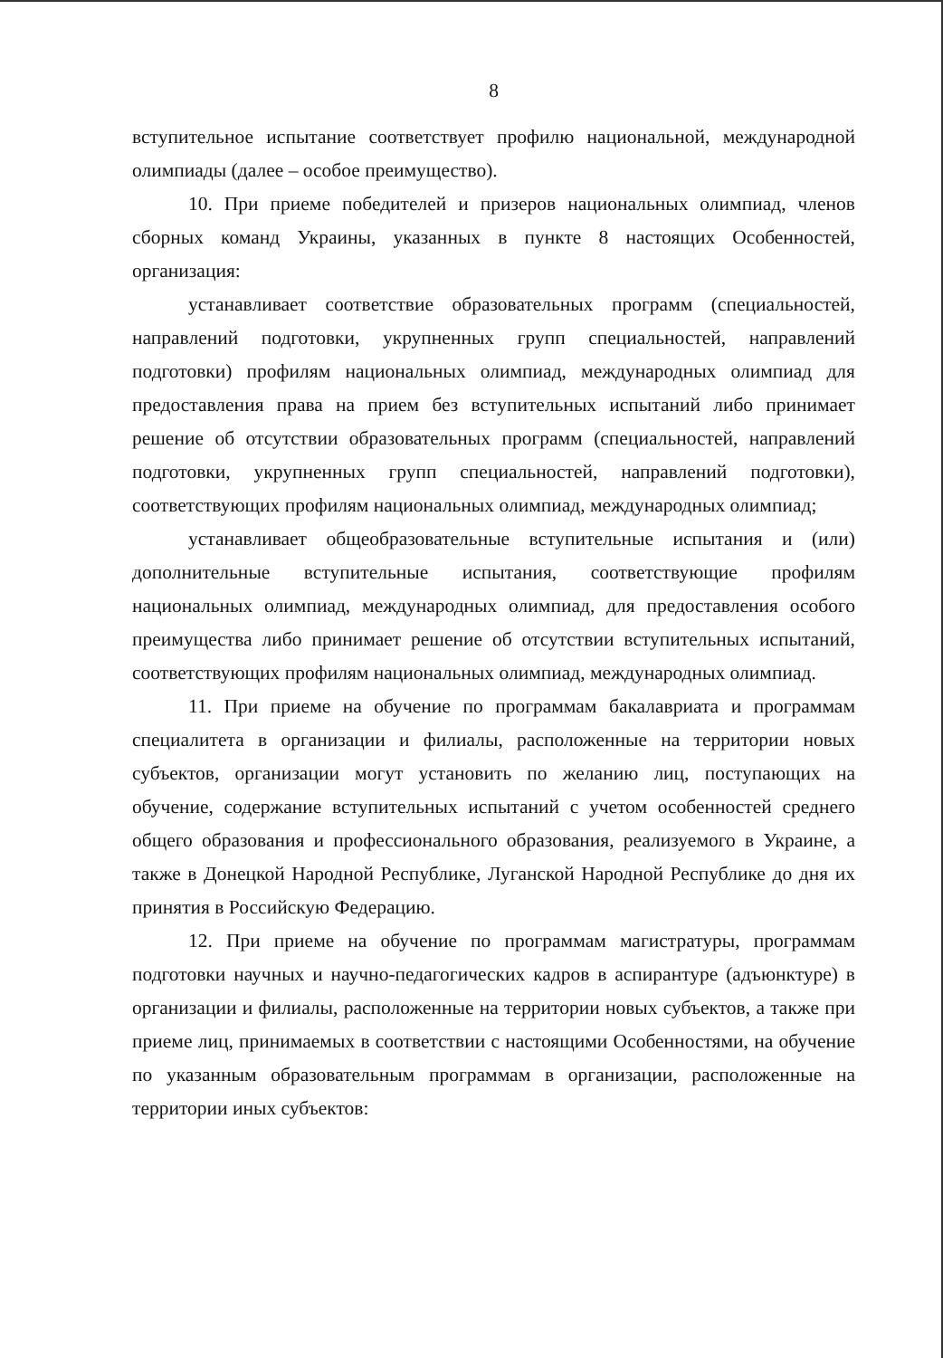8
вступительное испытание соответствует профилю национальной, международной олимпиады (далее – особое преимущество).
10. При приеме победителей и призеров национальных олимпиад, членов сборных команд Украины, указанных в пункте 8 настоящих Особенностей, организация:
устанавливает соответствие образовательных программ (специальностей, направлений подготовки, укрупненных групп специальностей, направлений подготовки) профилям национальных олимпиад, международных олимпиад для предоставления права на прием без вступительных испытаний либо принимает решение об отсутствии образовательных программ (специальностей, направлений подготовки, укрупненных групп специальностей, направлений подготовки), соответствующих профилям национальных олимпиад, международных олимпиад;
устанавливает общеобразовательные вступительные испытания и (или) дополнительные вступительные испытания, соответствующие профилям национальных олимпиад, международных олимпиад, для предоставления особого преимущества либо принимает решение об отсутствии вступительных испытаний, соответствующих профилям национальных олимпиад, международных олимпиад.
11. При приеме на обучение по программам бакалавриата и программам специалитета в организации и филиалы, расположенные на территории новых субъектов, организации могут установить по желанию лиц, поступающих на обучение, содержание вступительных испытаний с учетом особенностей среднего общего образования и профессионального образования, реализуемого в Украине, а также в Донецкой Народной Республике, Луганской Народной Республике до дня их принятия в Российскую Федерацию.
12. При приеме на обучение по программам магистратуры, программам подготовки научных и научно-педагогических кадров в аспирантуре (адъюнктуре) в организации и филиалы, расположенные на территории новых субъектов, а также при приеме лиц, принимаемых в соответствии с настоящими Особенностями, на обучение по указанным образовательным программам в организации, расположенные на территории иных субъектов: